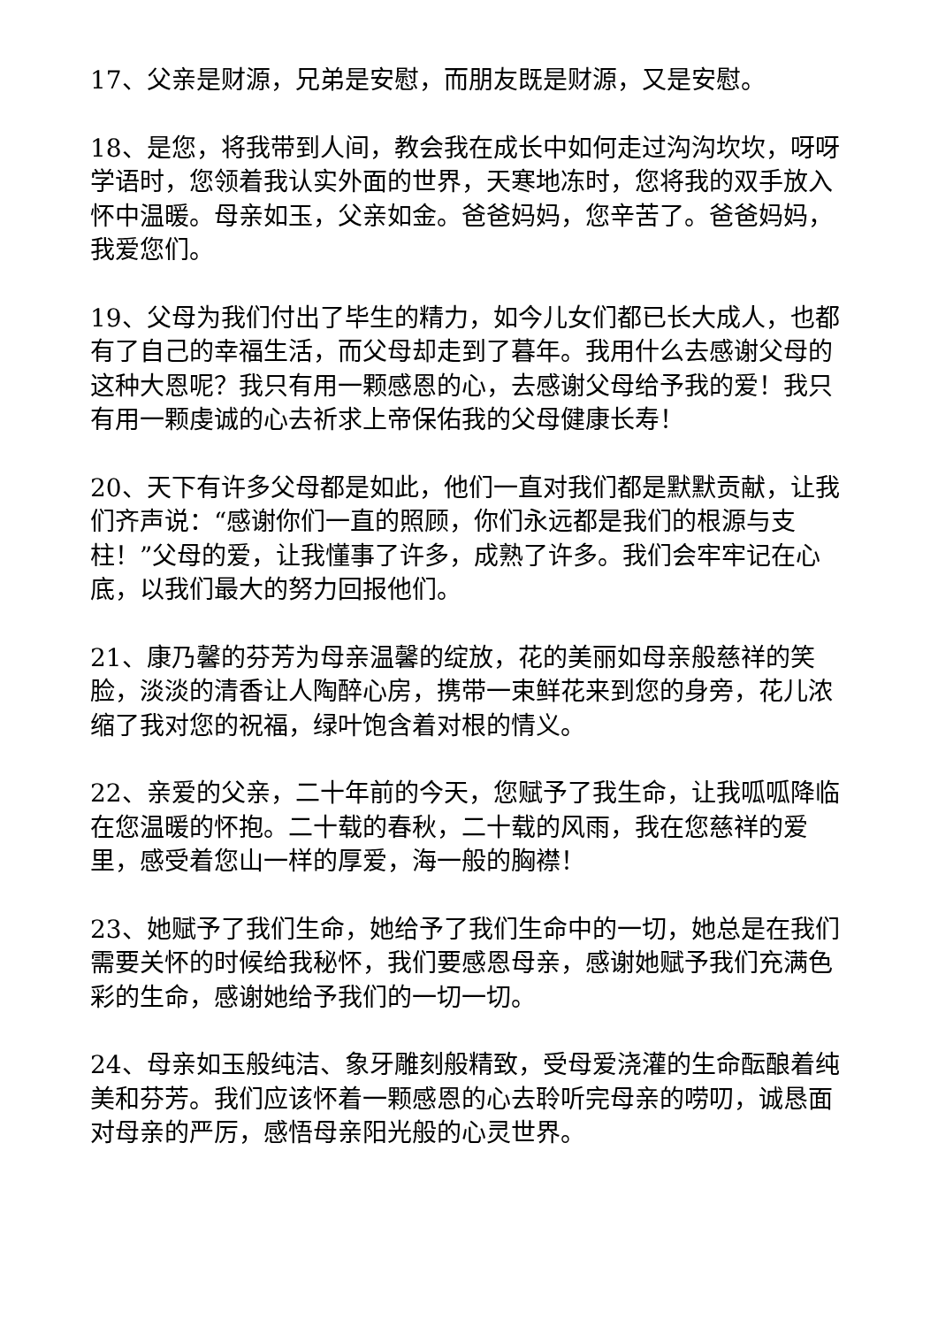17、父亲是财源，兄弟是安慰，而朋友既是财源，又是安慰。
18、是您，将我带到人间，教会我在成长中如何走过沟沟坎坎，呀呀学语时，您领着我认实外面的世界，天寒地冻时，您将我的双手放入怀中温暖。母亲如玉，父亲如金。爸爸妈妈，您辛苦了。爸爸妈妈，我爱您们。
19、父母为我们付出了毕生的精力，如今儿女们都已长大成人，也都有了自己的幸福生活，而父母却走到了暮年。我用什么去感谢父母的这种大恩呢？我只有用一颗感恩的心，去感谢父母给予我的爱！我只有用一颗虔诚的心去祈求上帝保佑我的父母健康长寿！
20、天下有许多父母都是如此，他们一直对我们都是默默贡献，让我们齐声说：“感谢你们一直的照顾，你们永远都是我们的根源与支柱！”父母的爱，让我懂事了许多，成熟了许多。我们会牢牢记在心底，以我们最大的努力回报他们。
21、康乃馨的芬芳为母亲温馨的绽放，花的美丽如母亲般慈祥的笑脸，淡淡的清香让人陶醉心房，携带一束鲜花来到您的身旁，花儿浓缩了我对您的祝福，绿叶饱含着对根的情义。
22、亲爱的父亲，二十年前的今天，您赋予了我生命，让我呱呱降临在您温暖的怀抱。二十载的春秋，二十载的风雨，我在您慈祥的爱里，感受着您山一样的厚爱，海一般的胸襟！
23、她赋予了我们生命，她给予了我们生命中的一切，她总是在我们需要关怀的时候给我秘怀，我们要感恩母亲，感谢她赋予我们充满色彩的生命，感谢她给予我们的一切一切。
24、母亲如玉般纯洁、象牙雕刻般精致，受母爱浇灌的生命酝酿着纯美和芬芳。我们应该怀着一颗感恩的心去聆听完母亲的唠叨，诚恳面对母亲的严厉，感悟母亲阳光般的心灵世界。